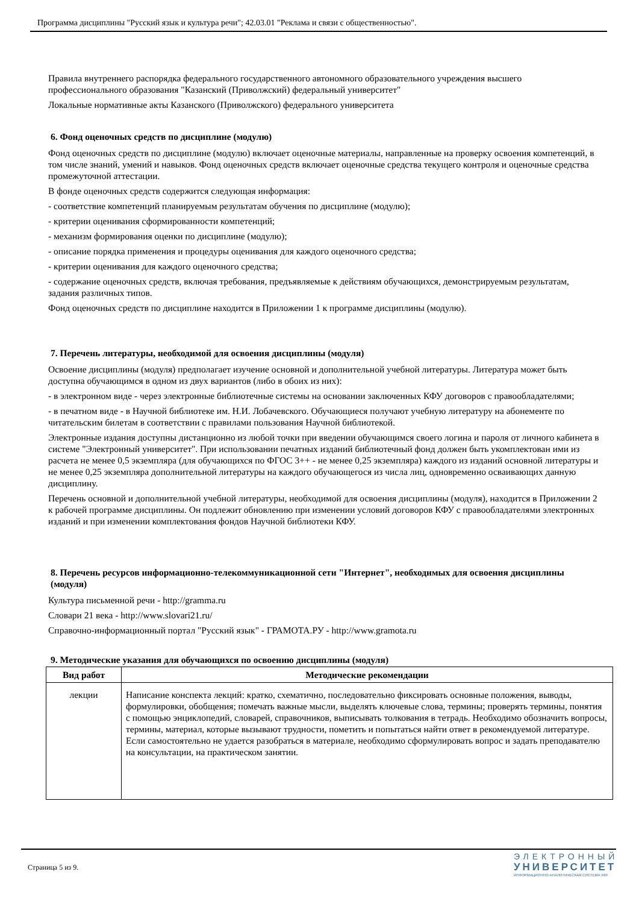Программа дисциплины "Русский язык и культура речи"; 42.03.01 "Реклама и связи с общественностью".
Правила внутреннего распорядка федерального государственного автономного образовательного учреждения высшего профессионального образования "Казанский (Приволжский) федеральный университет"
Локальные нормативные акты Казанского (Приволжского) федерального университета
6. Фонд оценочных средств по дисциплине (модулю)
Фонд оценочных средств по дисциплине (модулю) включает оценочные материалы, направленные на проверку освоения компетенций, в том числе знаний, умений и навыков. Фонд оценочных средств включает оценочные средства текущего контроля и оценочные средства промежуточной аттестации.
В фонде оценочных средств содержится следующая информация:
- соответствие компетенций планируемым результатам обучения по дисциплине (модулю);
- критерии оценивания сформированности компетенций;
- механизм формирования оценки по дисциплине (модулю);
- описание порядка применения и процедуры оценивания для каждого оценочного средства;
- критерии оценивания для каждого оценочного средства;
- содержание оценочных средств, включая требования, предъявляемые к действиям обучающихся, демонстрируемым результатам, задания различных типов.
Фонд оценочных средств по дисциплине находится в Приложении 1 к программе дисциплины (модулю).
7. Перечень литературы, необходимой для освоения дисциплины (модуля)
Освоение дисциплины (модуля) предполагает изучение основной и дополнительной учебной литературы. Литература может быть доступна обучающимся в одном из двух вариантов (либо в обоих из них):
- в электронном виде - через электронные библиотечные системы на основании заключенных КФУ договоров с правообладателями;
- в печатном виде - в Научной библиотеке им. Н.И. Лобачевского. Обучающиеся получают учебную литературу на абонементе по читательским билетам в соответствии с правилами пользования Научной библиотекой.
Электронные издания доступны дистанционно из любой точки при введении обучающимся своего логина и пароля от личного кабинета в системе "Электронный университет". При использовании печатных изданий библиотечный фонд должен быть укомплектован ими из расчета не менее 0,5 экземпляра (для обучающихся по ФГОС 3++ - не менее 0,25 экземпляра) каждого из изданий основной литературы и не менее 0,25 экземпляра дополнительной литературы на каждого обучающегося из числа лиц, одновременно осваивающих данную дисциплину.
Перечень основной и дополнительной учебной литературы, необходимой для освоения дисциплины (модуля), находится в Приложении 2 к рабочей программе дисциплины. Он подлежит обновлению при изменении условий договоров КФУ с правообладателями электронных изданий и при изменении комплектования фондов Научной библиотеки КФУ.
8. Перечень ресурсов информационно-телекоммуникационной сети "Интернет", необходимых для освоения дисциплины (модуля)
Культура письменной речи - http://gramma.ru
Словари 21 века - http://www.slovari21.ru/
Справочно-информационный портал "Русский язык" - ГРАМОТА.РУ - http://www.gramota.ru
9. Методические указания для обучающихся по освоению дисциплины (модуля)
| Вид работ | Методические рекомендации |
| --- | --- |
| лекции | Написание конспекта лекций: кратко, схематично, последовательно фиксировать основные положения, выводы, формулировки, обобщения; помечать важные мысли, выделять ключевые слова, термины; проверять термины, понятия с помощью энциклопедий, словарей, справочников, выписывать толкования в тетрадь. Необходимо обозначить вопросы, термины, материал, которые вызывают трудности, пометить и попытаться найти ответ в рекомендуемой литературе. Если самостоятельно не удается разобраться в материале, необходимо сформулировать вопрос и задать преподавателю на консультации, на практическом занятии. |
Страница 5 из 9.
ЭЛЕКТРОННЫЙ
УНИВЕРСИТЕТ
ИНФОРМАЦИОННО-АНАЛИТИЧЕСКАЯ СИСТЕМА КФУ